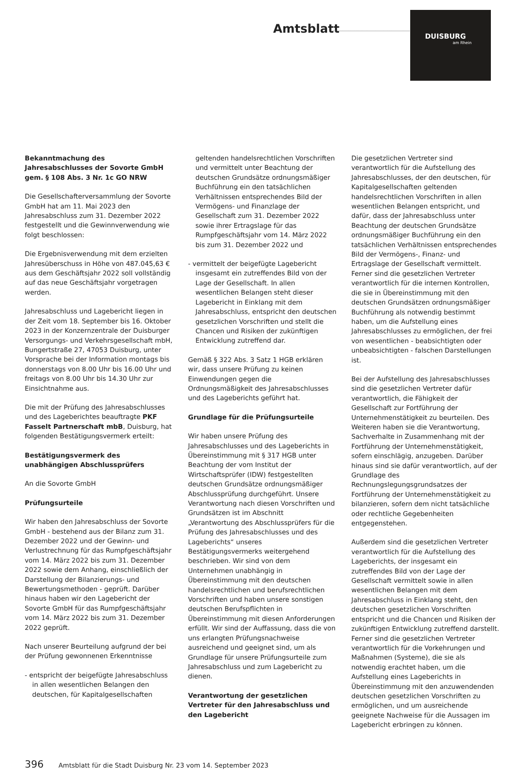Amtsblatt
DUISBURG
am Rhein
Bekanntmachung des Jahresabschlusses der Sovorte GmbH gem. § 108 Abs. 3 Nr. 1c GO NRW
Die Gesellschafterversammlung der Sovorte GmbH hat am 11. Mai 2023 den Jahresabschluss zum 31. Dezember 2022 festgestellt und die Gewinnverwendung wie folgt beschlossen:
Die Ergebnisverwendung mit dem erzielten Jahresüberschuss in Höhe von 487.045,63 € aus dem Geschäftsjahr 2022 soll vollständig auf das neue Geschäftsjahr vorgetragen werden.
Jahresabschluss und Lagebericht liegen in der Zeit vom 18. September bis 16. Oktober 2023 in der Konzernzentrale der Duisburger Versorgungs- und Verkehrsgesellschaft mbH, Bungertstraße 27, 47053 Duisburg, unter Vorsprache bei der Information montags bis donnerstags von 8.00 Uhr bis 16.00 Uhr und freitags von 8.00 Uhr bis 14.30 Uhr zur Einsichtnahme aus.
Die mit der Prüfung des Jahresabschlusses und des Lageberichtes beauftragte PKF Fasselt Partnerschaft mbB, Duisburg, hat folgenden Bestätigungsvermerk erteilt:
Bestätigungsvermerk des unabhängigen Abschlussprüfers
An die Sovorte GmbH
Prüfungsurteile
Wir haben den Jahresabschluss der Sovorte GmbH - bestehend aus der Bilanz zum 31. Dezember 2022 und der Gewinn- und Verlustrechnung für das Rumpfgeschäftsjahr vom 14. März 2022 bis zum 31. Dezember 2022 sowie dem Anhang, einschließlich der Darstellung der Bilanzierungs- und Bewertungsmethoden - geprüft. Darüber hinaus haben wir den Lagebericht der Sovorte GmbH für das Rumpfgeschäftsjahr vom 14. März 2022 bis zum 31. Dezember 2022 geprüft.
Nach unserer Beurteilung aufgrund der bei der Prüfung gewonnenen Erkenntnisse
- entspricht der beigefügte Jahresabschluss in allen wesentlichen Belangen den deutschen, für Kapitalgesellschaften
geltenden handelsrechtlichen Vorschriften und vermittelt unter Beachtung der deutschen Grundsätze ordnungsmäßiger Buchführung ein den tatsächlichen Verhältnissen entsprechendes Bild der Vermögens- und Finanzlage der Gesellschaft zum 31. Dezember 2022 sowie ihrer Ertragslage für das Rumpfgeschäftsjahr vom 14. März 2022 bis zum 31. Dezember 2022 und
- vermittelt der beigefügte Lagebericht insgesamt ein zutreffendes Bild von der Lage der Gesellschaft. In allen wesentlichen Belangen steht dieser Lagebericht in Einklang mit dem Jahresabschluss, entspricht den deutschen gesetzlichen Vorschriften und stellt die Chancen und Risiken der zukünftigen Entwicklung zutreffend dar.
Gemäß § 322 Abs. 3 Satz 1 HGB erklären wir, dass unsere Prüfung zu keinen Einwendungen gegen die Ordnungsmäßigkeit des Jahresabschlusses und des Lageberichts geführt hat.
Grundlage für die Prüfungsurteile
Wir haben unsere Prüfung des Jahresabschlusses und des Lageberichts in Übereinstimmung mit § 317 HGB unter Beachtung der vom Institut der Wirtschaftsprüfer (IDW) festgestellten deutschen Grundsätze ordnungsmäßiger Abschlussprüfung durchgeführt. Unsere Verantwortung nach diesen Vorschriften und Grundsätzen ist im Abschnitt „Verantwortung des Abschlussprüfers für die Prüfung des Jahresabschlusses und des Lageberichts“ unseres Bestätigungsvermerks weitergehend beschrieben. Wir sind von dem Unternehmen unabhängig in Übereinstimmung mit den deutschen handelsrechtlichen und berufsrechtlichen Vorschriften und haben unsere sonstigen deutschen Berufspflichten in Übereinstimmung mit diesen Anforderungen erfüllt. Wir sind der Auffassung, dass die von uns erlangten Prüfungsnachweise ausreichend und geeignet sind, um als Grundlage für unsere Prüfungsurteile zum Jahresabschluss und zum Lagebericht zu dienen.
Verantwortung der gesetzlichen Vertreter für den Jahresabschluss und den Lagebericht
Die gesetzlichen Vertreter sind verantwortlich für die Aufstellung des Jahresabschlusses, der den deutschen, für Kapitalgesellschaften geltenden handelsrechtlichen Vorschriften in allen wesentlichen Belangen entspricht, und dafür, dass der Jahresabschluss unter Beachtung der deutschen Grundsätze ordnungsmäßiger Buchführung ein den tatsächlichen Verhältnissen entsprechendes Bild der Vermögens-, Finanz- und Ertragslage der Gesellschaft vermittelt. Ferner sind die gesetzlichen Vertreter verantwortlich für die internen Kontrollen, die sie in Übereinstimmung mit den deutschen Grundsätzen ordnungsmäßiger Buchführung als notwendig bestimmt haben, um die Aufstellung eines Jahresabschlusses zu ermöglichen, der frei von wesentlichen - beabsichtigten oder unbeabsichtigten - falschen Darstellungen ist.
Bei der Aufstellung des Jahresabschlusses sind die gesetzlichen Vertreter dafür verantwortlich, die Fähigkeit der Gesellschaft zur Fortführung der Unternehmenstätigkeit zu beurteilen. Des Weiteren haben sie die Verantwortung, Sachverhalte in Zusammenhang mit der Fortführung der Unternehmenstätigkeit, sofern einschlägig, anzugeben. Darüber hinaus sind sie dafür verantwortlich, auf der Grundlage des Rechnungslegungsgrundsatzes der Fortführung der Unternehmenstätigkeit zu bilanzieren, sofern dem nicht tatsächliche oder rechtliche Gegebenheiten entgegenstehen.
Außerdem sind die gesetzlichen Vertreter verantwortlich für die Aufstellung des Lageberichts, der insgesamt ein zutreffendes Bild von der Lage der Gesellschaft vermittelt sowie in allen wesentlichen Belangen mit dem Jahresabschluss in Einklang steht, den deutschen gesetzlichen Vorschriften entspricht und die Chancen und Risiken der zukünftigen Entwicklung zutreffend darstellt. Ferner sind die gesetzlichen Vertreter verantwortlich für die Vorkehrungen und Maßnahmen (Systeme), die sie als notwendig erachtet haben, um die Aufstellung eines Lageberichts in Übereinstimmung mit den anzuwendenden deutschen gesetzlichen Vorschriften zu ermöglichen, und um ausreichende geeignete Nachweise für die Aussagen im Lagebericht erbringen zu können.
396 Amtsblatt für die Stadt Duisburg Nr. 23 vom 14. September 2023